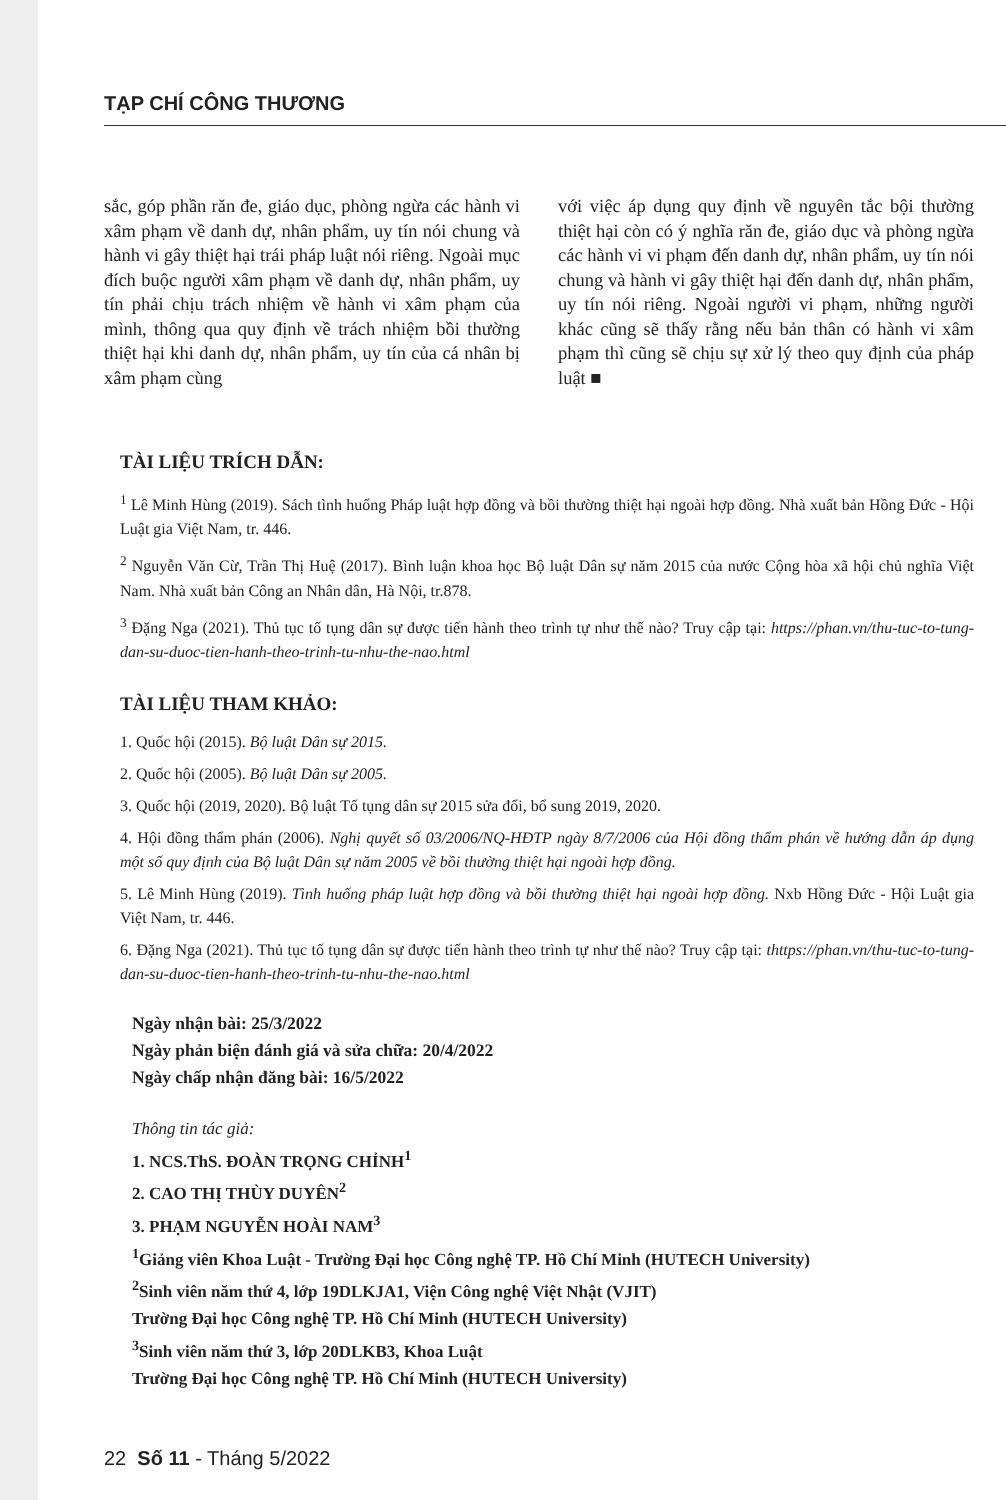TẠP CHÍ CÔNG THƯƠNG
sắc, góp phần răn đe, giáo dục, phòng ngừa các hành vi xâm phạm về danh dự, nhân phẩm, uy tín nói chung và hành vi gây thiệt hại trái pháp luật nói riêng. Ngoài mục đích buộc người xâm phạm về danh dự, nhân phẩm, uy tín phải chịu trách nhiệm về hành vi xâm phạm của mình, thông qua quy định về trách nhiệm bồi thường thiệt hại khi danh dự, nhân phẩm, uy tín của cá nhân bị xâm phạm cùng
với việc áp dụng quy định về nguyên tắc bội thường thiệt hại còn có ý nghĩa răn đe, giáo dục và phòng ngừa các hành vi vi phạm đến danh dự, nhân phẩm, uy tín nói chung và hành vi gây thiệt hại đến danh dự, nhân phẩm, uy tín nói riêng. Ngoài người vi phạm, những người khác cũng sẽ thấy rằng nếu bản thân có hành vi xâm phạm thì cũng sẽ chịu sự xử lý theo quy định của pháp luật ■
TÀI LIỆU TRÍCH DẪN:
<sup>1</sup> Lê Minh Hùng (2019). Sách tình huống Pháp luật hợp đồng và bồi thường thiệt hại ngoài hợp đồng. Nhà xuất bản Hồng Đức - Hội Luật gia Việt Nam, tr. 446.
<sup>2</sup> Nguyễn Văn Cừ, Trần Thị Huệ (2017). Bình luận khoa học Bộ luật Dân sự năm 2015 của nước Cộng hòa xã hội chủ nghĩa Việt Nam. Nhà xuất bản Công an Nhân dân, Hà Nội, tr.878.
<sup>3</sup> Đặng Nga (2021). Thủ tục tố tụng dân sự được tiến hành theo trình tự như thế nào? Truy cập tại: https://phan.vn/thu-tuc-to-tung-dan-su-duoc-tien-hanh-theo-trinh-tu-nhu-the-nao.html
TÀI LIỆU THAM KHẢO:
1. Quốc hội (2015). Bộ luật Dân sự 2015.
2. Quốc hội (2005). Bộ luật Dân sự 2005.
3. Quốc hội (2019, 2020). Bộ luật Tố tụng dân sự 2015 sửa đổi, bổ sung 2019, 2020.
4. Hội đồng thẩm phán (2006). Nghị quyết số 03/2006/NQ-HĐTP ngày 8/7/2006 của Hội đồng thẩm phán về hướng dẫn áp dụng một số quy định của Bộ luật Dân sự năm 2005 về bồi thường thiệt hại ngoài hợp đồng.
5. Lê Minh Hùng (2019). Tình huống pháp luật hợp đồng và bồi thường thiệt hại ngoài hợp đồng. Nxb Hồng Đức - Hội Luật gia Việt Nam, tr. 446.
6. Đặng Nga (2021). Thủ tục tố tụng dân sự được tiến hành theo trình tự như thế nào? Truy cập tại: thttps://phan.vn/thu-tuc-to-tung-dan-su-duoc-tien-hanh-theo-trinh-tu-nhu-the-nao.html
Ngày nhận bài: 25/3/2022
Ngày phản biện đánh giá và sửa chữa: 20/4/2022
Ngày chấp nhận đăng bài: 16/5/2022
Thông tin tác giả:
1. NCS.ThS. ĐOÀN TRỌNG CHỈNH<sup>1</sup>
2. CAO THỊ THÙY DUYÊN<sup>2</sup>
3. PHẠM NGUYỄN HOÀI NAM<sup>3</sup>
<sup>1</sup> Giảng viên Khoa Luật - Trường Đại học Công nghệ TP. Hồ Chí Minh (HUTECH University)
<sup>2</sup> Sinh viên năm thứ 4, lớp 19DLKJA1, Viện Công nghệ Việt Nhật (VJIT)
Trường Đại học Công nghệ TP. Hồ Chí Minh (HUTECH University)
<sup>3</sup> Sinh viên năm thứ 3, lớp 20DLKB3, Khoa Luật
Trường Đại học Công nghệ TP. Hồ Chí Minh (HUTECH University)
22 Số 11 - Tháng 5/2022